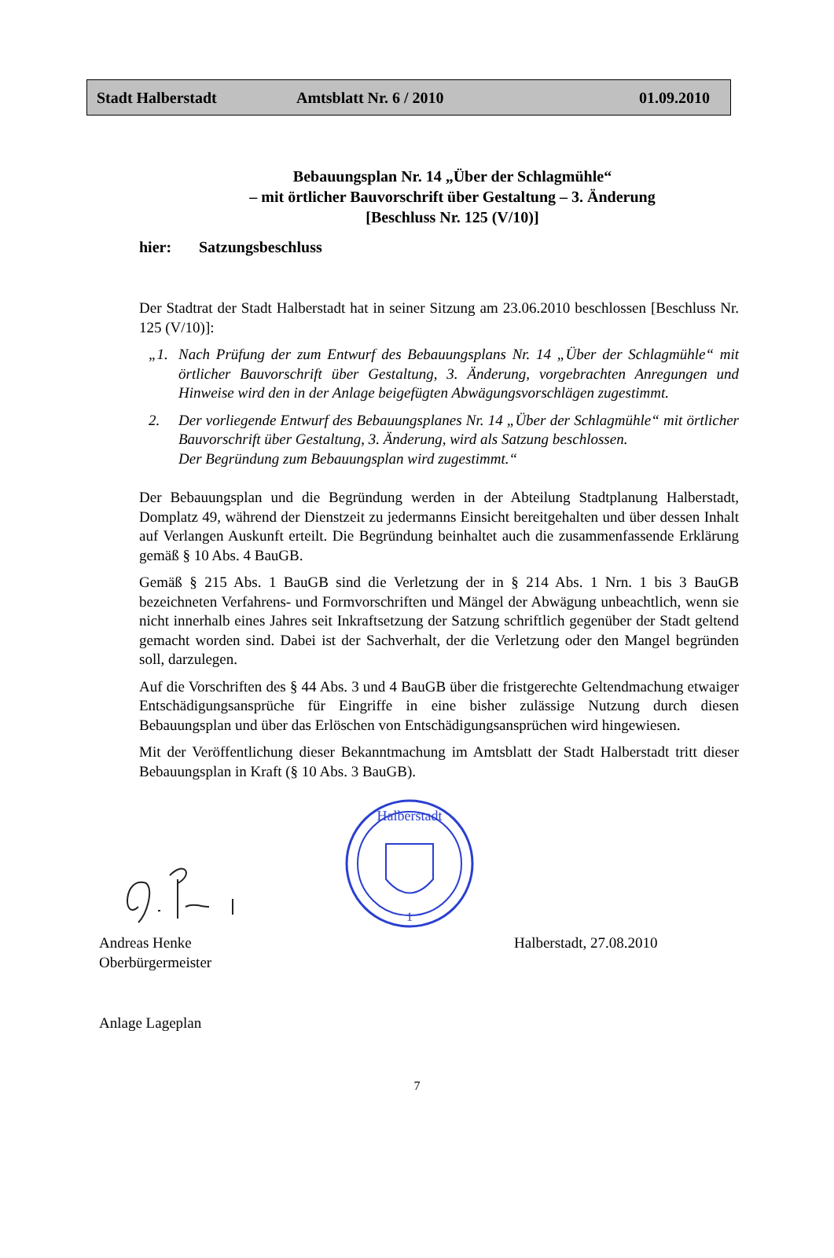Stadt Halberstadt Amtsblatt Nr. 6 / 2010 01.09.2010
Bebauungsplan Nr. 14 „Über der Schlagmühle“
– mit örtlicher Bauvorschrift über Gestaltung – 3. Änderung
[Beschluss Nr. 125 (V/10)]
hier: Satzungsbeschluss
Der Stadtrat der Stadt Halberstadt hat in seiner Sitzung am 23.06.2010 beschlossen [Beschluss Nr. 125 (V/10)]:
„1. Nach Prüfung der zum Entwurf des Bebauungsplans Nr. 14 „Über der Schlagmühle“ mit örtlicher Bauvorschrift über Gestaltung, 3. Änderung, vorgebrachten Anregungen und Hinweise wird den in der Anlage beigefügten Abwägungsvorschlägen zugestimmt.
2. Der vorliegende Entwurf des Bebauungsplanes Nr. 14 „Über der Schlagmühle“ mit örtlicher Bauvorschrift über Gestaltung, 3. Änderung, wird als Satzung beschlossen.
Der Begründung zum Bebauungsplan wird zugestimmt.“
Der Bebauungsplan und die Begründung werden in der Abteilung Stadtplanung Halberstadt, Domplatz 49, während der Dienstzeit zu jedermanns Einsicht bereitgehalten und über dessen Inhalt auf Verlangen Auskunft erteilt. Die Begründung beinhaltet auch die zusammenfassende Erklärung gemäß § 10 Abs. 4 BauGB.
Gemäß § 215 Abs. 1 BauGB sind die Verletzung der in § 214 Abs. 1 Nrn. 1 bis 3 BauGB bezeichneten Verfahrens- und Formvorschriften und Mängel der Abwägung unbeachtlich, wenn sie nicht innerhalb eines Jahres seit Inkraftsetzung der Satzung schriftlich gegenüber der Stadt geltend gemacht worden sind. Dabei ist der Sachverhalt, der die Verletzung oder den Mangel begründen soll, darzulegen.
Auf die Vorschriften des § 44 Abs. 3 und 4 BauGB über die fristgerechte Geltendmachung etwaiger Entschädigungsansprüche für Eingriffe in eine bisher zulässige Nutzung durch diesen Bebauungsplan und über das Erlöschen von Entschädigungsansprüchen wird hingewiesen.
Mit der Veröffentlichung dieser Bekanntmachung im Amtsblatt der Stadt Halberstadt tritt dieser Bebauungsplan in Kraft (§ 10 Abs. 3 BauGB).
Halberstadt
1
Andreas Henke
Oberbürgermeister
Halberstadt, 27.08.2010
Anlage Lageplan
7